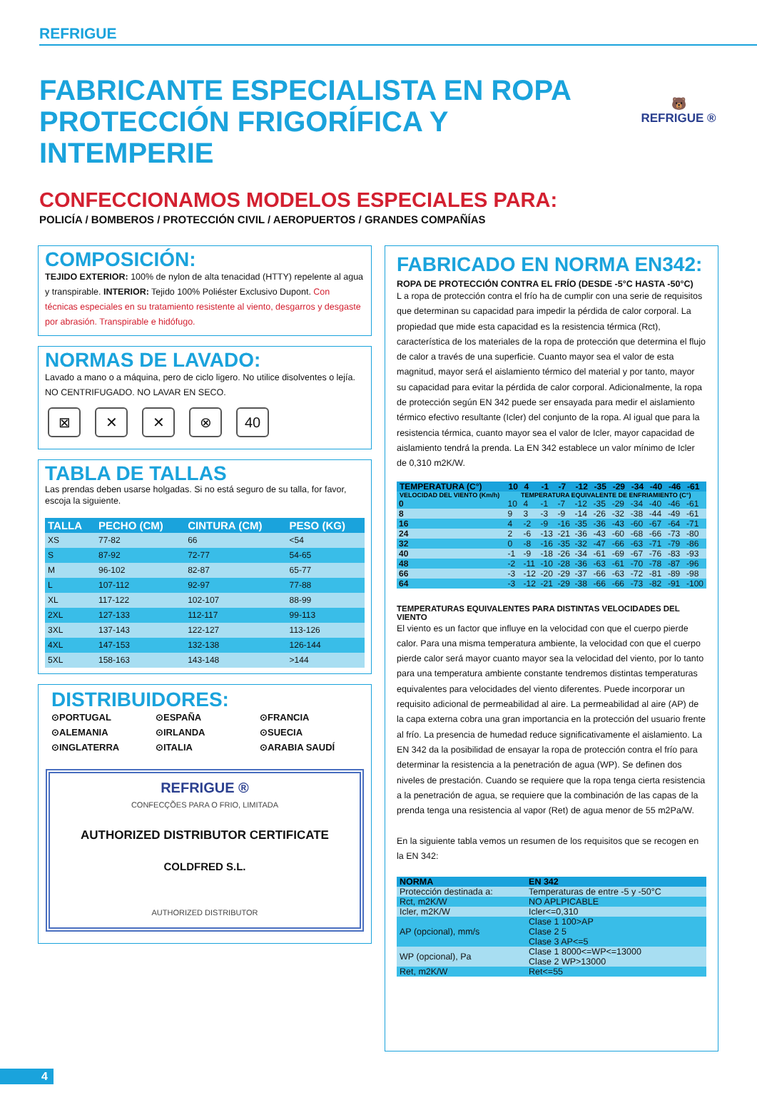REFRIGUE
🐻
REFRIGUE ®
FABRICANTE ESPECIALISTA EN ROPA PROTECCIÓN FRIGORÍFICA Y INTEMPERIE
CONFECCIONAMOS MODELOS ESPECIALES PARA:
POLICÍA / BOMBEROS / PROTECCIÓN CIVIL / AEROPUERTOS / GRANDES COMPAÑÍAS
COMPOSICIÓN:
TEJIDO EXTERIOR: 100% de nylon de alta tenacidad (HTTY) repelente al agua y transpirable. INTERIOR: Tejido 100% Poliéster Exclusivo Dupont. Con técnicas especiales en su tratamiento resistente al viento, desgarros y desgaste por abrasión. Transpirable e hidófugo.
NORMAS DE LAVADO:
Lavado a mano o a máquina, pero de ciclo ligero. No utilice disolventes o lejía.
NO CENTRIFUGADO. NO LAVAR EN SECO.
⊠ ✕ ✕ ⊗ 40
TABLA DE TALLAS
Las prendas deben usarse holgadas. Si no está seguro de su talla, for favor, escoja la siguiente.
| TALLA | PECHO (CM) | CINTURA (CM) | PESO (KG) |
| --- | --- | --- | --- |
| XS | 77-82 | 66 | <54 |
| S | 87-92 | 72-77 | 54-65 |
| M | 96-102 | 82-87 | 65-77 |
| L | 107-112 | 92-97 | 77-88 |
| XL | 117-122 | 102-107 | 88-99 |
| 2XL | 127-133 | 112-117 | 99-113 |
| 3XL | 137-143 | 122-127 | 113-126 |
| 4XL | 147-153 | 132-138 | 126-144 |
| 5XL | 158-163 | 143-148 | >144 |
DISTRIBUIDORES:
⊙PORTUGAL ⊙ESPAÑA ⊙FRANCIA ⊙ALEMANIA ⊙IRLANDA ⊙SUECIA ⊙INGLATERRA ⊙ITALIA ⊙ARABIA SAUDÍ
REFRIGUE ®
CONFECÇÕES PARA O FRIO, LIMITADA
AUTHORIZED DISTRIBUTOR CERTIFICATE
COLDFRED S.L.
AUTHORIZED DISTRIBUTOR
FABRICADO EN NORMA EN342:
ROPA DE PROTECCIÓN CONTRA EL FRÍO (DESDE -5°C HASTA -50°C)
L a ropa de protección contra el frío ha de cumplir con una serie de requisitos que determinan su capacidad para impedir la pérdida de calor corporal. La propiedad que mide esta capacidad es la resistencia térmica (Rct), característica de los materiales de la ropa de protección que determina el flujo de calor a través de una superficie. Cuanto mayor sea el valor de esta magnitud, mayor será el aislamiento térmico del material y por tanto, mayor su capacidad para evitar la pérdida de calor corporal. Adicionalmente, la ropa de protección según EN 342 puede ser ensayada para medir el aislamiento térmico efectivo resultante (Icler) del conjunto de la ropa. Al igual que para la resistencia térmica, cuanto mayor sea el valor de Icler, mayor capacidad de aislamiento tendrá la prenda. La EN 342 establece un valor mínimo de Icler de 0,310 m2K/W.
| TEMPERATURA (C°) | 10 | 4 | -1 | -7 | -12 | -35 | -29 | -34 | -40 | -46 | -61 |
| --- | --- | --- | --- | --- | --- | --- | --- | --- | --- | --- | --- |
| VELOCIDAD DEL VIENTO (Km/h) | TEMPERATURA EQUIVALENTE DE ENFRIAMIENTO (C°) | | | | | | | | | | |
| 0 | 10 | 4 | -1 | -7 | -12 | -35 | -29 | -34 | -40 | -46 | -61 |
| 8 | 9 | 3 | -3 | -9 | -14 | -26 | -32 | -38 | -44 | -49 | -61 |
| 16 | 4 | -2 | -9 | -16 | -35 | -36 | -43 | -60 | -67 | -64 | -71 |
| 24 | 2 | -6 | -13 | -21 | -36 | -43 | -60 | -68 | -66 | -73 | -80 |
| 32 | 0 | -8 | -16 | -35 | -32 | -47 | -66 | -63 | -71 | -79 | -86 |
| 40 | -1 | -9 | -18 | -26 | -34 | -61 | -69 | -67 | -76 | -83 | -93 |
| 48 | -2 | -11 | -10 | -28 | -36 | -63 | -61 | -70 | -78 | -87 | -96 |
| 66 | -3 | -12 | -20 | -29 | -37 | -66 | -63 | -72 | -81 | -89 | -98 |
| 64 | -3 | -12 | -21 | -29 | -38 | -66 | -66 | -73 | -82 | -91 | -100 |
TEMPERATURAS EQUIVALENTES PARA DISTINTAS VELOCIDADES DEL VIENTO
El viento es un factor que influye en la velocidad con que el cuerpo pierde calor. Para una misma temperatura ambiente, la velocidad con que el cuerpo pierde calor será mayor cuanto mayor sea la velocidad del viento, por lo tanto para una temperatura ambiente constante tendremos distintas temperaturas equivalentes para velocidades del viento diferentes. Puede incorporar un requisito adicional de permeabilidad al aire. La permeabilidad al aire (AP) de la capa externa cobra una gran importancia en la protección del usuario frente al frío. La presencia de humedad reduce significativamente el aislamiento. La EN 342 da la posibilidad de ensayar la ropa de protección contra el frío para determinar la resistencia a la penetración de agua (WP). Se definen dos niveles de prestación. Cuando se requiere que la ropa tenga cierta resistencia a la penetración de agua, se requiere que la combinación de las capas de la prenda tenga una resistencia al vapor (Ret) de agua menor de 55 m2Pa/W.
En la siguiente tabla vemos un resumen de los requisitos que se recogen en la EN 342:
| NORMA | EN 342 |
| --- | --- |
| Protección destinada a: | Temperaturas de entre -5 y -50°C |
| Rct, m2K/W | NO APLPICABLE |
| Icler, m2K/W | Icler<=0,310 |
| AP (opcional), mm/s | Clase 1 100>AP Clase 2 5 Clase 3 AP<=5 |
| WP (opcional), Pa | Clase 1 8000<=WP<=13000 Clase 2 WP>13000 |
| Ret, m2K/W | Ret<=55 |
4